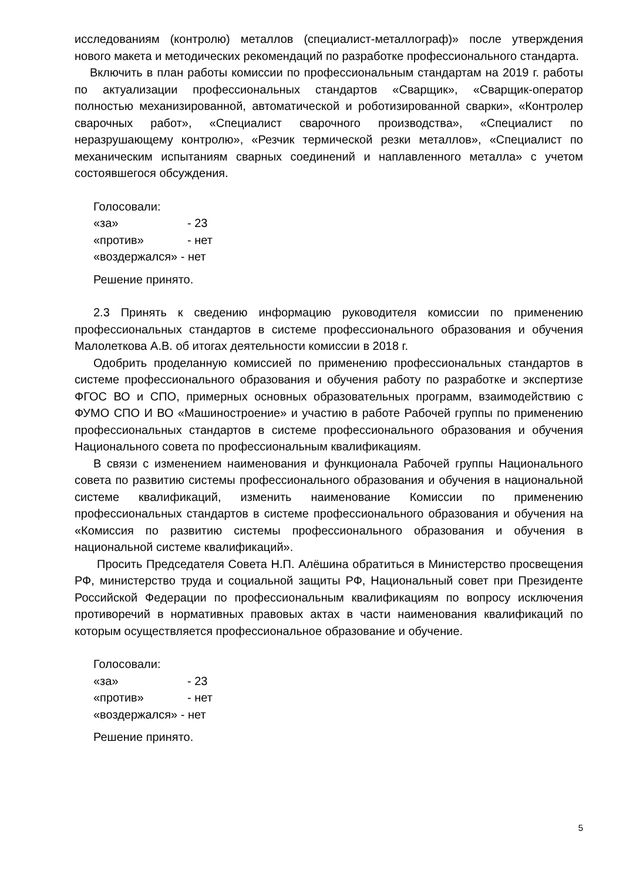исследованиям (контролю) металлов (специалист-металлограф)» после утверждения нового макета и методических рекомендаций по разработке профессионального стандарта.
Включить в план работы комиссии по профессиональным стандартам на 2019 г. работы по актуализации профессиональных стандартов «Сварщик», «Сварщик-оператор полностью механизированной, автоматической и роботизированной сварки», «Контролер сварочных работ», «Специалист сварочного производства», «Специалист по неразрушающему контролю», «Резчик термической резки металлов», «Специалист по механическим испытаниям сварных соединений и наплавленного металла» с учетом состоявшегося обсуждения.
Голосовали:
«за» - 23
«против» - нет
«воздержался» - нет
Решение принято.
2.3 Принять к сведению информацию руководителя комиссии по применению профессиональных стандартов в системе профессионального образования и обучения Малолеткова А.В. об итогах деятельности комиссии в 2018 г.
Одобрить проделанную комиссией по применению профессиональных стандартов в системе профессионального образования и обучения работу по разработке и экспертизе ФГОС ВО и СПО, примерных основных образовательных программ, взаимодействию с ФУМО СПО И ВО «Машиностроение» и участию в работе Рабочей группы по применению профессиональных стандартов в системе профессионального образования и обучения Национального совета по профессиональным квалификациям.
В связи с изменением наименования и функционала Рабочей группы Национального совета по развитию системы профессионального образования и обучения в национальной системе квалификаций, изменить наименование Комиссии по применению профессиональных стандартов в системе профессионального образования и обучения на «Комиссия по развитию системы профессионального образования и обучения в национальной системе квалификаций».
Просить Председателя Совета Н.П. Алёшина обратиться в Министерство просвещения РФ, министерство труда и социальной защиты РФ, Национальный совет при Президенте Российской Федерации по профессиональным квалификациям по вопросу исключения противоречий в нормативных правовых актах в части наименования квалификаций по которым осуществляется профессиональное образование и обучение.
Голосовали:
«за» - 23
«против» - нет
«воздержался» - нет
Решение принято.
5